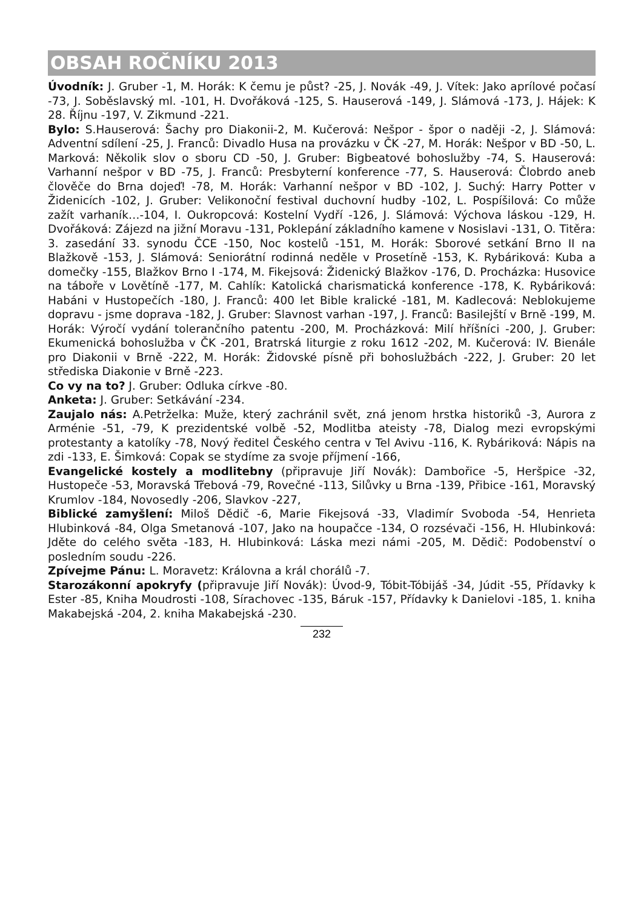OBSAH ROČNÍKU 2013
Úvodník: J. Gruber -1, M. Horák: K čemu je půst? -25, J. Novák -49, J. Vítek: Jako aprílové počasí -73, J. Soběslavský ml. -101, H. Dvořáková -125, S. Hauserová -149, J. Slámová -173, J. Hájek: K 28. Říjnu -197, V. Zikmund -221.
Bylo: S.Hauserová: Šachy pro Diakonii-2, M. Kučerová: Nešpor - špor o naději -2, J. Slámová: Adventní sdílení -25, J. Franců: Divadlo Husa na provázku v ČK -27, M. Horák: Nešpor v BD -50, L. Marková: Několik slov o sboru CD -50, J. Gruber: Bigbeatové bohoslužby -74, S. Hauserová: Varhanní nešpor v BD -75, J. Franců: Presbyterní konference -77, S. Hauserová: Člobrdo aneb člověče do Brna dojeď! -78, M. Horák: Varhanní nešpor v BD -102, J. Suchý: Harry Potter v Židenicích -102, J. Gruber: Velikonoční festival duchovní hudby -102, L. Pospíšilová: Co může zažít varhaník…-104, I. Oukropcová: Kostelní Vydří -126, J. Slámová: Výchova láskou -129, H. Dvořáková: Zájezd na jižní Moravu -131, Poklepání základního kamene v Nosislavi -131, O. Titěra: 3. zasedání 33. synodu ČCE -150, Noc kostelů -151, M. Horák: Sborové setkání Brno II na Blažkově -153, J. Slámová: Seniorátní rodinná neděle v Prosetíně -153, K. Rybáriková: Kuba a domečky -155, Blažkov Brno I -174, M. Fikejsová: Židenický Blažkov -176, D. Procházka: Husovice na táboře v Lovětíně -177, M. Cahlík: Katolická charismatická konference -178, K. Rybáriková: Habáni v Hustopečích -180, J. Franců: 400 let Bible kralické -181, M. Kadlecová: Neblokujeme dopravu - jsme doprava -182, J. Gruber: Slavnost varhan -197, J. Franců: Basilejští v Brně -199, M. Horák: Výročí vydání tolerančního patentu -200, M. Procházková: Milí hříšníci -200, J. Gruber: Ekumenická bohoslužba v ČK -201, Bratrská liturgie z roku 1612 -202, M. Kučerová: IV. Bienále pro Diakonii v Brně -222, M. Horák: Židovské písně při bohoslužbách -222, J. Gruber: 20 let střediska Diakonie v Brně -223.
Co vy na to? J. Gruber: Odluka církve -80.
Anketa: J. Gruber: Setkávání -234.
Zaujalo nás: A.Petrželka: Muže, který zachránil svět, zná jenom hrstka historiků -3, Aurora z Arménie -51, -79, K prezidentské volbě -52, Modlitba ateisty -78, Dialog mezi evropskými protestanty a katolíky -78, Nový ředitel Českého centra v Tel Avivu -116, K. Rybáriková: Nápis na zdi -133, E. Šimková: Copak se stydíme za svoje příjmení -166,
Evangelické kostely a modlitebny (připravuje Jiří Novák): Dambořice -5, Heršpice -32, Hustopeče -53, Moravská Třebová -79, Rovečné -113, Silůvky u Brna -139, Přibice -161, Moravský Krumlov -184, Novosedly -206, Slavkov -227,
Biblické zamyšlení: Miloš Dědič -6, Marie Fikejsová -33, Vladimír Svoboda -54, Henrieta Hlubinková -84, Olga Smetanová -107, Jako na houpačce -134, O rozsévači -156, H. Hlubinková: Jděte do celého světa -183, H. Hlubinková: Láska mezi námi -205, M. Dědič: Podobenství o posledním soudu -226.
Zpívejme Pánu: L. Moravetz: Královna a král chorálů -7.
Starozákonní apokryfy (připravuje Jiří Novák): Úvod-9, Tóbit-Tóbijáš -34, Júdit -55, Přídavky k Ester -85, Kniha Moudrosti -108, Sírachovec -135, Báruk -157, Přídavky k Danielovi -185, 1. kniha Makabejská -204, 2. kniha Makabejská -230.
232